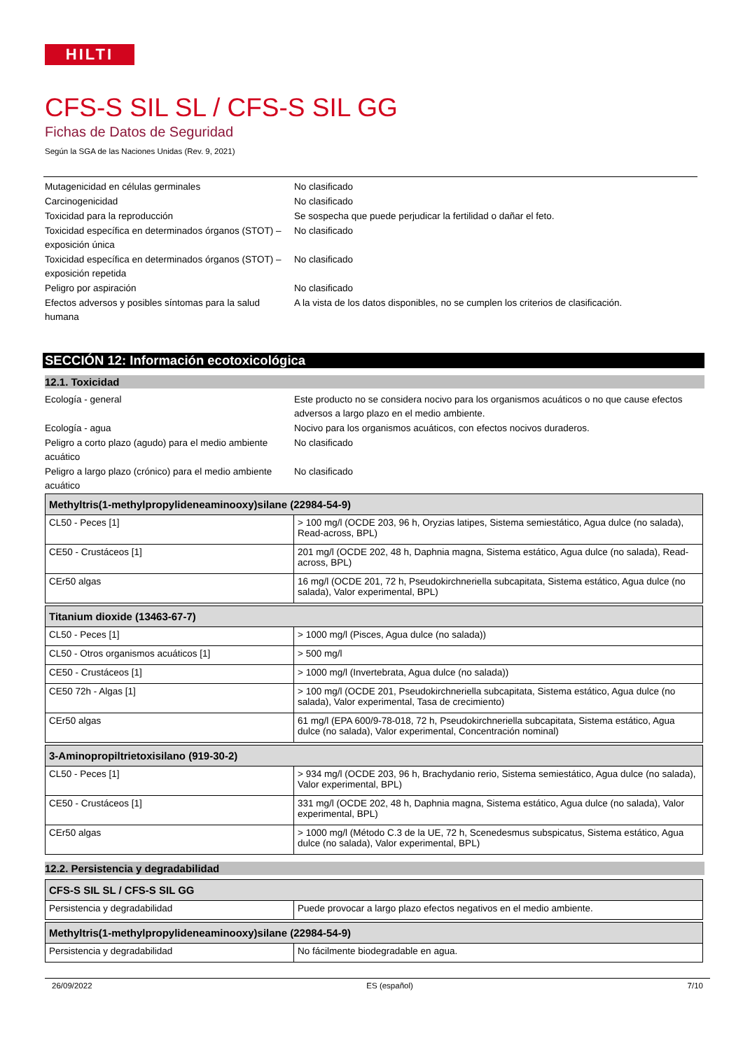HILTI
CFS-S SIL SL / CFS-S SIL GG
Fichas de Datos de Seguridad
Según la SGA de las Naciones Unidas (Rev. 9, 2021)
Mutagenicidad en células germinales
No clasificado
Carcinogenicidad
No clasificado
Toxicidad para la reproducción
Se sospecha que puede perjudicar la fertilidad o dañar el feto.
Toxicidad específica en determinados órganos (STOT) – exposición única
No clasificado
Toxicidad específica en determinados órganos (STOT) – exposición repetida
No clasificado
Peligro por aspiración
No clasificado
Efectos adversos y posibles síntomas para la salud humana
A la vista de los datos disponibles, no se cumplen los criterios de clasificación.
SECCIÓN 12: Información ecotoxicológica
12.1. Toxicidad
Ecología - general
Este producto no se considera nocivo para los organismos acuáticos o no que cause efectos adversos a largo plazo en el medio ambiente.
Ecología - agua
Nocivo para los organismos acuáticos, con efectos nocivos duraderos.
Peligro a corto plazo (agudo) para el medio ambiente acuático
No clasificado
Peligro a largo plazo (crónico) para el medio ambiente acuático
No clasificado
| Methyltris(1-methylpropylideneaminooxy)silane (22984-54-9) | |
| --- | --- |
| CL50 - Peces [1] | > 100 mg/l (OCDE 203, 96 h, Oryzias latipes, Sistema semiestático, Agua dulce (no salada), Read-across, BPL) |
| CE50 - Crustáceos [1] | 201 mg/l (OCDE 202, 48 h, Daphnia magna, Sistema estático, Agua dulce (no salada), Read-across, BPL) |
| CEr50 algas | 16 mg/l (OCDE 201, 72 h, Pseudokirchneriella subcapitata, Sistema estático, Agua dulce (no salada), Valor experimental, BPL) |
| Titanium dioxide (13463-67-7) | |
| --- | --- |
| CL50 - Peces [1] | > 1000 mg/l (Pisces, Agua dulce (no salada)) |
| CL50 - Otros organismos acuáticos [1] | > 500 mg/l |
| CE50 - Crustáceos [1] | > 1000 mg/l (Invertebrata, Agua dulce (no salada)) |
| CE50 72h - Algas [1] | > 100 mg/l (OCDE 201, Pseudokirchneriella subcapitata, Sistema estático, Agua dulce (no salada), Valor experimental, Tasa de crecimiento) |
| CEr50 algas | 61 mg/l (EPA 600/9-78-018, 72 h, Pseudokirchneriella subcapitata, Sistema estático, Agua dulce (no salada), Valor experimental, Concentración nominal) |
| 3-Aminopropiltrietoxisilano (919-30-2) | |
| --- | --- |
| CL50 - Peces [1] | > 934 mg/l (OCDE 203, 96 h, Brachydanio rerio, Sistema semiestático, Agua dulce (no salada), Valor experimental, BPL) |
| CE50 - Crustáceos [1] | 331 mg/l (OCDE 202, 48 h, Daphnia magna, Sistema estático, Agua dulce (no salada), Valor experimental, BPL) |
| CEr50 algas | > 1000 mg/l (Método C.3 de la UE, 72 h, Scenedesmus subspicatus, Sistema estático, Agua dulce (no salada), Valor experimental, BPL) |
12.2. Persistencia y degradabilidad
| CFS-S SIL SL / CFS-S SIL GG | |
| --- | --- |
| Persistencia y degradabilidad | Puede provocar a largo plazo efectos negativos en el medio ambiente. |
| Methyltris(1-methylpropylideneaminooxy)silane (22984-54-9) | |
| --- | --- |
| Persistencia y degradabilidad | No fácilmente biodegradable en agua. |
26/09/2022 ES (español) 7/10